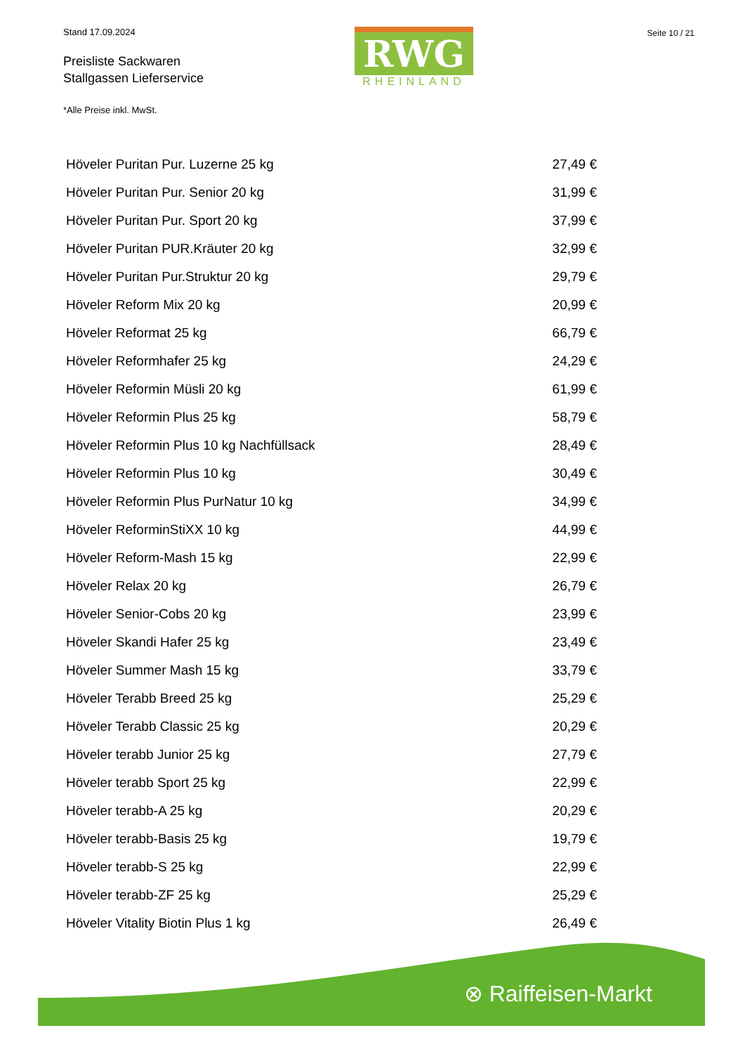Stand 17.09.2024
Preisliste Sackwaren
Stallgassen Lieferservice
*Alle Preise inkl. MwSt.
RWG
RHEINLAND
Seite 10 / 21
| Höveler Puritan Pur. Luzerne 25 kg | 27,49 € |
| Höveler Puritan Pur. Senior 20 kg | 31,99 € |
| Höveler Puritan Pur. Sport 20 kg | 37,99 € |
| Höveler Puritan PUR.Kräuter 20 kg | 32,99 € |
| Höveler Puritan Pur.Struktur 20 kg | 29,79 € |
| Höveler Reform Mix 20 kg | 20,99 € |
| Höveler Reformat 25 kg | 66,79 € |
| Höveler Reformhafer 25 kg | 24,29 € |
| Höveler Reformin Müsli 20 kg | 61,99 € |
| Höveler Reformin Plus 25 kg | 58,79 € |
| Höveler Reformin Plus 10 kg Nachfüllsack | 28,49 € |
| Höveler Reformin Plus 10 kg | 30,49 € |
| Höveler Reformin Plus PurNatur 10 kg | 34,99 € |
| Höveler ReforminStiXX 10 kg | 44,99 € |
| Höveler Reform-Mash 15 kg | 22,99 € |
| Höveler Relax 20 kg | 26,79 € |
| Höveler Senior-Cobs 20 kg | 23,99 € |
| Höveler Skandi Hafer 25 kg | 23,49 € |
| Höveler Summer Mash 15 kg | 33,79 € |
| Höveler Terabb Breed 25 kg | 25,29 € |
| Höveler Terabb Classic 25 kg | 20,29 € |
| Höveler terabb Junior 25 kg | 27,79 € |
| Höveler terabb Sport 25 kg | 22,99 € |
| Höveler terabb-A 25 kg | 20,29 € |
| Höveler terabb-Basis 25 kg | 19,79 € |
| Höveler terabb-S 25 kg | 22,99 € |
| Höveler terabb-ZF 25 kg | 25,29 € |
| Höveler Vitality Biotin Plus 1 kg | 26,49 € |
⊗ Raiffeisen-Markt